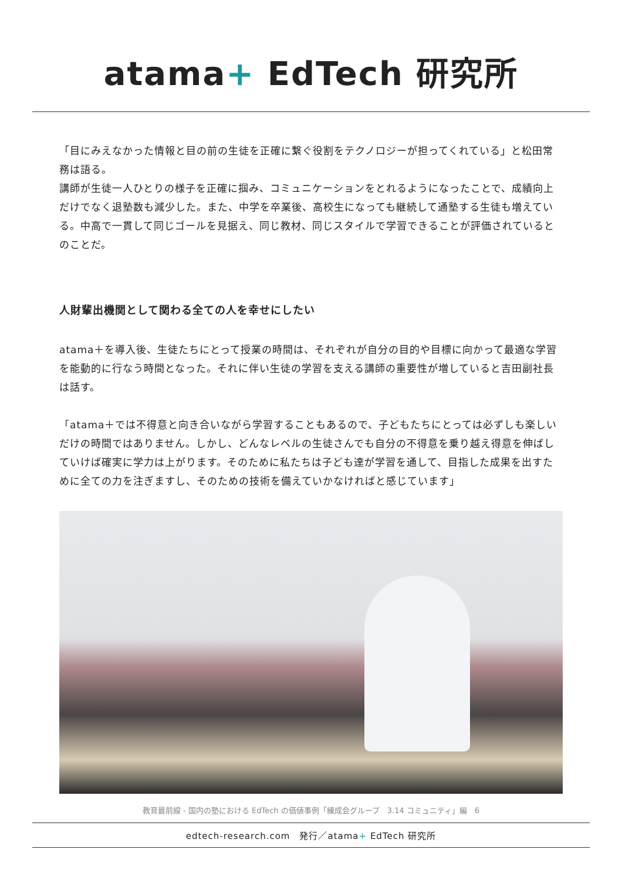atama+ EdTech 研究所
「目にみえなかった情報と目の前の生徒を正確に繋ぐ役割をテクノロジーが担ってくれている」と松田常務は語る。
講師が生徒一人ひとりの様子を正確に掴み、コミュニケーションをとれるようになったことで、成績向上だけでなく退塾数も減少した。また、中学を卒業後、高校生になっても継続して通塾する生徒も増えている。中高で一貫して同じゴールを見据え、同じ教材、同じスタイルで学習できることが評価されているとのことだ。
人財輩出機関として関わる全ての人を幸せにしたい
atama＋を導入後、生徒たちにとって授業の時間は、それぞれが自分の目的や目標に向かって最適な学習を能動的に行なう時間となった。それに伴い生徒の学習を支える講師の重要性が増していると吉田副社長は話す。
「atama＋では不得意と向き合いながら学習することもあるので、子どもたちにとっては必ずしも楽しいだけの時間ではありません。しかし、どんなレベルの生徒さんでも自分の不得意を乗り越え得意を伸ばしていけば確実に学力は上がります。そのために私たちは子ども達が学習を通して、目指した成果を出すために全ての力を注ぎますし、そのための技術を備えていかなければと感じています」
教育最前線 - 国内の塾における EdTech の価値事例「練成会グループ　3.14 コミュニティ」編　6
edtech-research.com　発行／atama+ EdTech 研究所